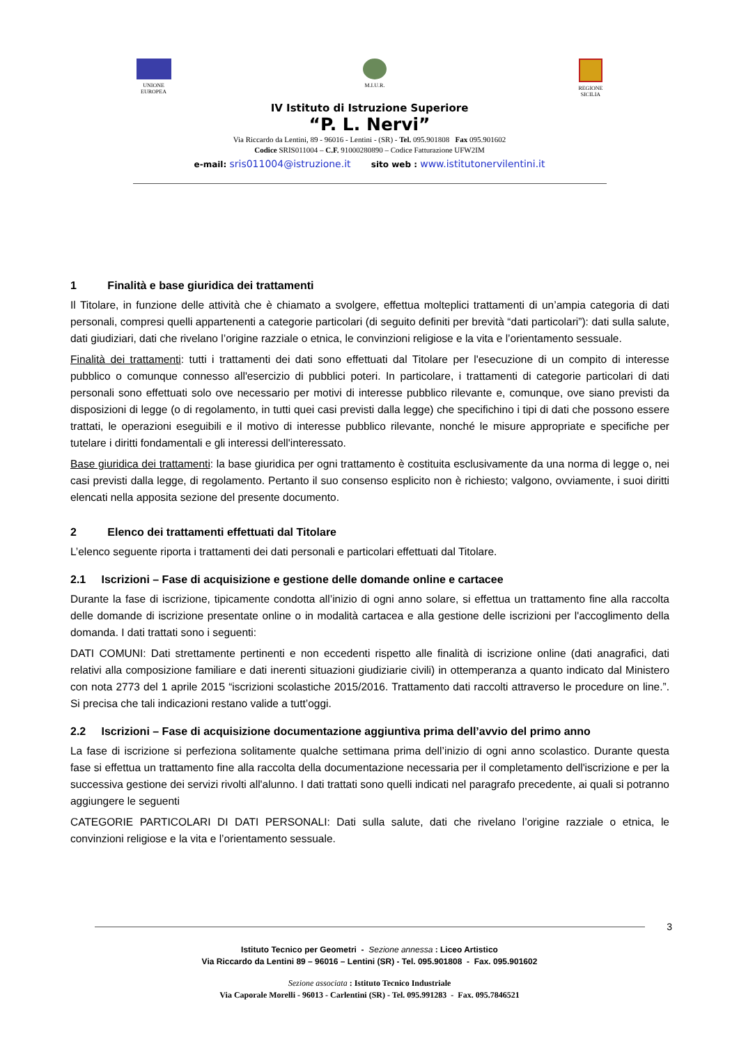UNIONE
EUROPEA
M.I.U.R. REGIONE
SICILIA
IV Istituto di Istruzione Superiore
“P. L. Nervi”
Via Riccardo da Lentini, 89 - 96016 - Lentini - (SR) - Tel. 095.901808 Fax 095.901602
Codice SRIS011004 – C.F. 91000280890 – Codice Fatturazione UFW2IM
e-mail: sris011004@istruzione.it sito web : www.istitutonervilentini.it
1 Finalità e base giuridica dei trattamenti
Il Titolare, in funzione delle attività che è chiamato a svolgere, effettua molteplici trattamenti di un’ampia categoria di dati personali, compresi quelli appartenenti a categorie particolari (di seguito definiti per brevità “dati particolari”): dati sulla salute, dati giudiziari, dati che rivelano l’origine razziale o etnica, le convinzioni religiose e la vita e l’orientamento sessuale.
Finalità dei trattamenti: tutti i trattamenti dei dati sono effettuati dal Titolare per l'esecuzione di un compito di interesse pubblico o comunque connesso all'esercizio di pubblici poteri. In particolare, i trattamenti di categorie particolari di dati personali sono effettuati solo ove necessario per motivi di interesse pubblico rilevante e, comunque, ove siano previsti da disposizioni di legge (o di regolamento, in tutti quei casi previsti dalla legge) che specifichino i tipi di dati che possono essere trattati, le operazioni eseguibili e il motivo di interesse pubblico rilevante, nonché le misure appropriate e specifiche per tutelare i diritti fondamentali e gli interessi dell'interessato.
Base giuridica dei trattamenti: la base giuridica per ogni trattamento è costituita esclusivamente da una norma di legge o, nei casi previsti dalla legge, di regolamento. Pertanto il suo consenso esplicito non è richiesto; valgono, ovviamente, i suoi diritti elencati nella apposita sezione del presente documento.
2 Elenco dei trattamenti effettuati dal Titolare
L’elenco seguente riporta i trattamenti dei dati personali e particolari effettuati dal Titolare.
2.1 Iscrizioni – Fase di acquisizione e gestione delle domande online e cartacee
Durante la fase di iscrizione, tipicamente condotta all’inizio di ogni anno solare, si effettua un trattamento fine alla raccolta delle domande di iscrizione presentate online o in modalità cartacea e alla gestione delle iscrizioni per l'accoglimento della domanda. I dati trattati sono i seguenti:
DATI COMUNI: Dati strettamente pertinenti e non eccedenti rispetto alle finalità di iscrizione online (dati anagrafici, dati relativi alla composizione familiare e dati inerenti situazioni giudiziarie civili) in ottemperanza a quanto indicato dal Ministero con nota 2773 del 1 aprile 2015 “iscrizioni scolastiche 2015/2016. Trattamento dati raccolti attraverso le procedure on line.”. Si precisa che tali indicazioni restano valide a tutt’oggi.
2.2 Iscrizioni – Fase di acquisizione documentazione aggiuntiva prima dell’avvio del primo anno
La fase di iscrizione si perfeziona solitamente qualche settimana prima dell’inizio di ogni anno scolastico. Durante questa fase si effettua un trattamento fine alla raccolta della documentazione necessaria per il completamento dell'iscrizione e per la successiva gestione dei servizi rivolti all'alunno. I dati trattati sono quelli indicati nel paragrafo precedente, ai quali si potranno aggiungere le seguenti
CATEGORIE PARTICOLARI DI DATI PERSONALI: Dati sulla salute, dati che rivelano l’origine razziale o etnica, le convinzioni religiose e la vita e l’orientamento sessuale.
3
Istituto Tecnico per Geometri - Sezione annessa : Liceo Artistico
Via Riccardo da Lentini 89 – 96016 – Lentini (SR) - Tel. 095.901808 - Fax. 095.901602
Sezione associata : Istituto Tecnico Industriale
Via Caporale Morelli - 96013 - Carlentini (SR) - Tel. 095.991283 - Fax. 095.7846521